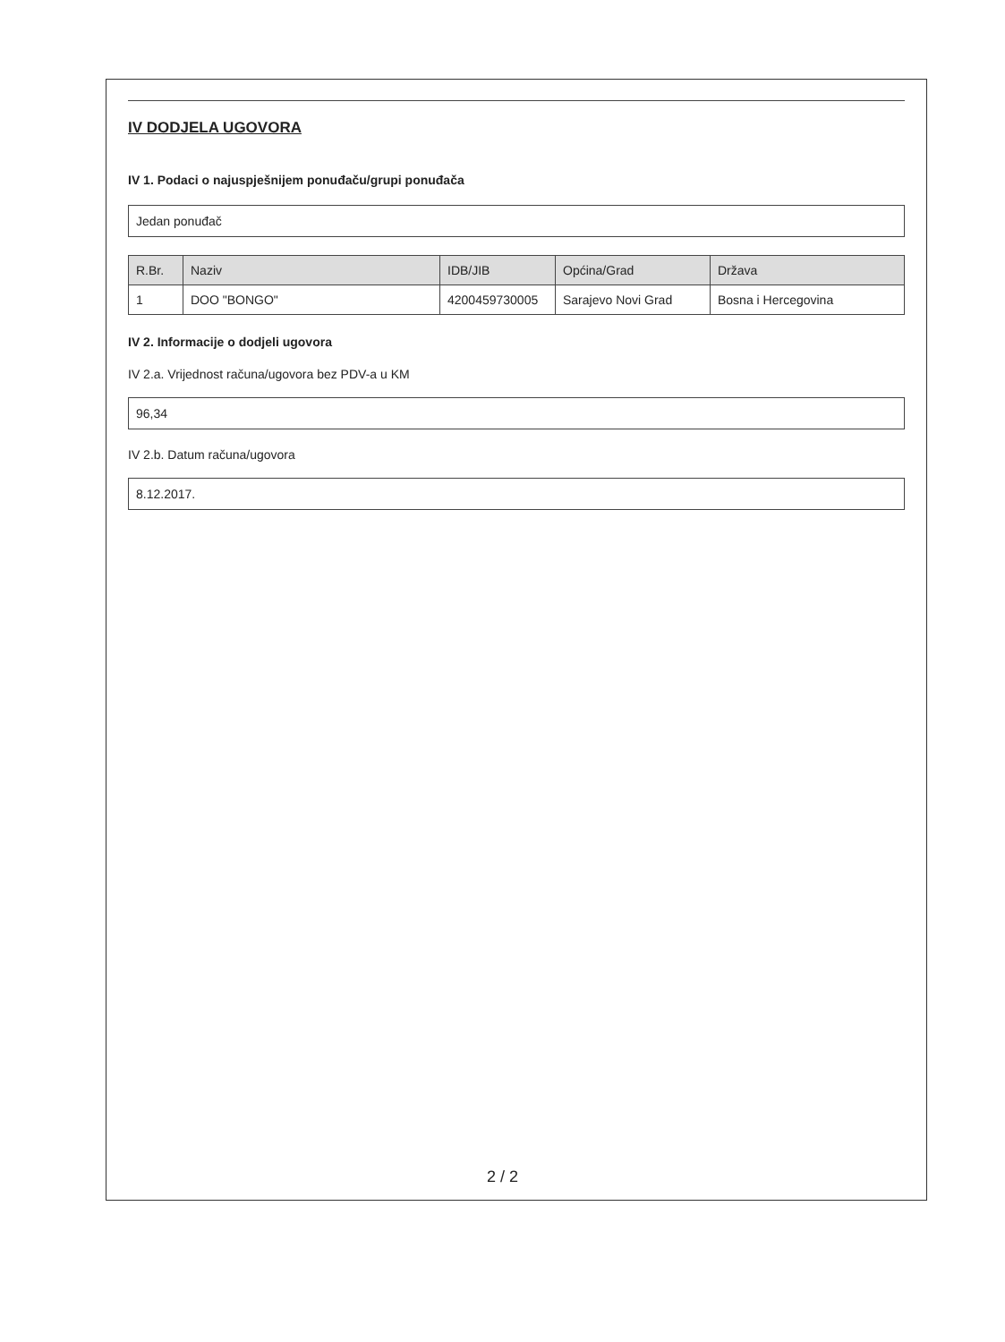IV DODJELA UGOVORA
IV 1. Podaci o najuspješnijem ponuđaču/grupi ponuđača
Jedan ponuđač
| R.Br. | Naziv | IDB/JIB | Općina/Grad | Država |
| --- | --- | --- | --- | --- |
| 1 | DOO "BONGO" | 4200459730005 | Sarajevo Novi Grad | Bosna i Hercegovina |
IV 2. Informacije o dodjeli ugovora
IV 2.a. Vrijednost računa/ugovora bez PDV-a u KM
96,34
IV 2.b. Datum računa/ugovora
8.12.2017.
2 / 2